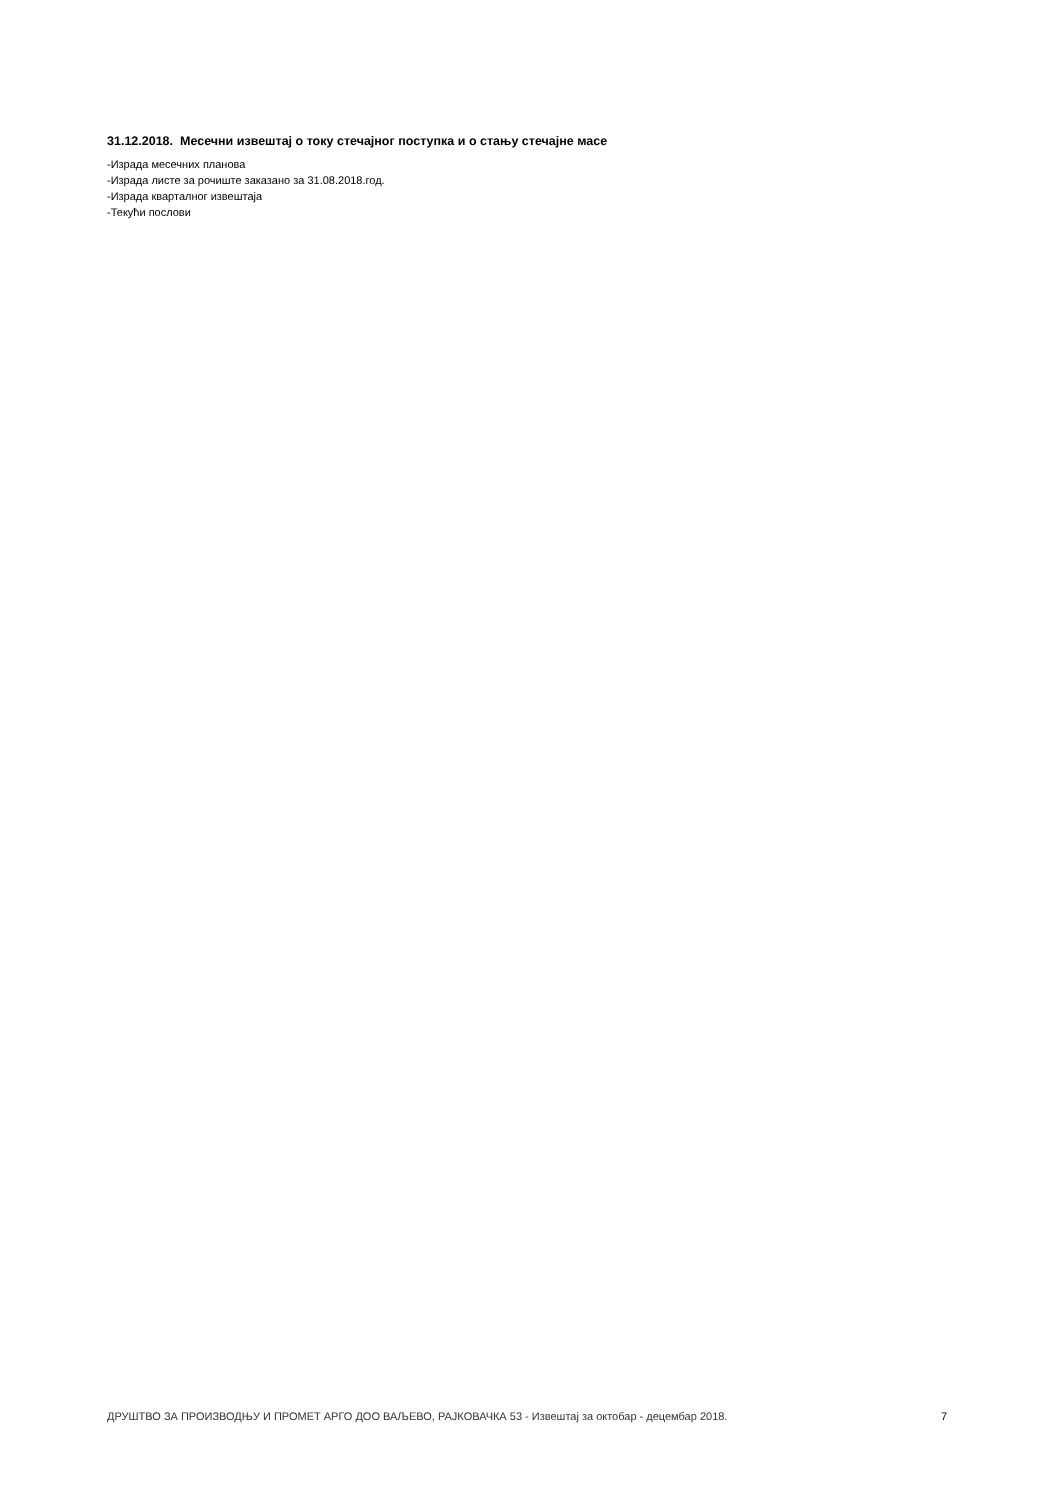31.12.2018. Месечни извештај о току стечајног поступка и о стању стечајне масе
-Израда месечних планова
-Израда листе за рочиште заказано за 31.08.2018.год.
-Израда кварталног извештаја
-Текући послови
ДРУШТВО ЗА ПРОИЗВОДЊУ И ПРОМЕТ АРГО ДОО ВАЉЕВО, РАЈКОВАЧКА 53 - Извештај за октобар - децембар 2018. 7